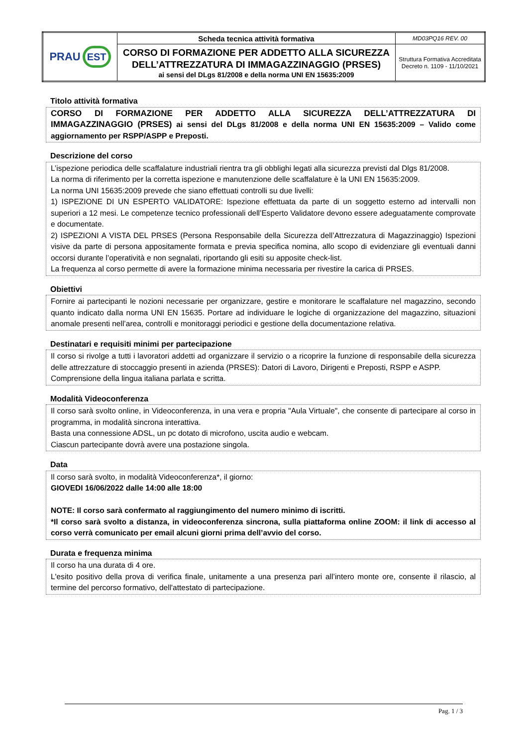| PRAU EST | Scheda tecnica attività formativa | MD03PQ16 REV. 00 |
| | CORSO DI FORMAZIONE PER ADDETTO ALLA SICUREZZA DELL’ATTREZZATURA DI IMMAGAZZINAGGIO (PRSES) ai sensi del DLgs 81/2008 e della norma UNI EN 15635:2009 | Struttura Formativa Accreditata Decreto n. 1109 - 11/10/2021 |
Titolo attività formativa
CORSO DI FORMAZIONE PER ADDETTO ALLA SICUREZZA DELL’ATTREZZATURA DI IMMAGAZZINAGGIO (PRSES) ai sensi del DLgs 81/2008 e della norma UNI EN 15635:2009 – Valido come aggiornamento per RSPP/ASPP e Preposti.
Descrizione del corso
L’ispezione periodica delle scaffalature industriali rientra tra gli obblighi legati alla sicurezza previsti dal Dlgs 81/2008.
La norma di riferimento per la corretta ispezione e manutenzione delle scaffalature è la UNI EN 15635:2009.
La norma UNI 15635:2009 prevede che siano effettuati controlli su due livelli:
1) ISPEZIONE DI UN ESPERTO VALIDATORE: Ispezione effettuata da parte di un soggetto esterno ad intervalli non superiori a 12 mesi. Le competenze tecnico professionali dell’Esperto Validatore devono essere adeguatamente comprovate e documentate.
2) ISPEZIONI A VISTA DEL PRSES (Persona Responsabile della Sicurezza dell’Attrezzatura di Magazzinaggio) Ispezioni visive da parte di persona appositamente formata e previa specifica nomina, allo scopo di evidenziare gli eventuali danni occorsi durante l’operatività e non segnalati, riportando gli esiti su apposite check-list.
La frequenza al corso permette di avere la formazione minima necessaria per rivestire la carica di PRSES.
Obiettivi
Fornire ai partecipanti le nozioni necessarie per organizzare, gestire e monitorare le scaffalature nel magazzino, secondo quanto indicato dalla norma UNI EN 15635. Portare ad individuare le logiche di organizzazione del magazzino, situazioni anomale presenti nell’area, controlli e monitoraggi periodici e gestione della documentazione relativa.
Destinatari e requisiti minimi per partecipazione
Il corso si rivolge a tutti i lavoratori addetti ad organizzare il servizio o a ricoprire la funzione di responsabile della sicurezza delle attrezzature di stoccaggio presenti in azienda (PRSES): Datori di Lavoro, Dirigenti e Preposti, RSPP e ASPP.
Comprensione della lingua italiana parlata e scritta.
Modalità Videoconferenza
Il corso sarà svolto online, in Videoconferenza, in una vera e propria "Aula Virtuale", che consente di partecipare al corso in programma, in modalità sincrona interattiva.
Basta una connessione ADSL, un pc dotato di microfono, uscita audio e webcam.
Ciascun partecipante dovrà avere una postazione singola.
Data
Il corso sarà svolto, in modalità Videoconferenza*, il giorno:
GIOVEDI 16/06/2022 dalle 14:00 alle 18:00
NOTE: Il corso sarà confermato al raggiungimento del numero minimo di iscritti.
*Il corso sarà svolto a distanza, in videoconferenza sincrona, sulla piattaforma online ZOOM: il link di accesso al corso verrà comunicato per email alcuni giorni prima dell’avvio del corso.
Durata e frequenza minima
Il corso ha una durata di 4 ore.
L'esito positivo della prova di verifica finale, unitamente a una presenza pari all’intero monte ore, consente il rilascio, al termine del percorso formativo, dell'attestato di partecipazione.
Pag. 1 / 3